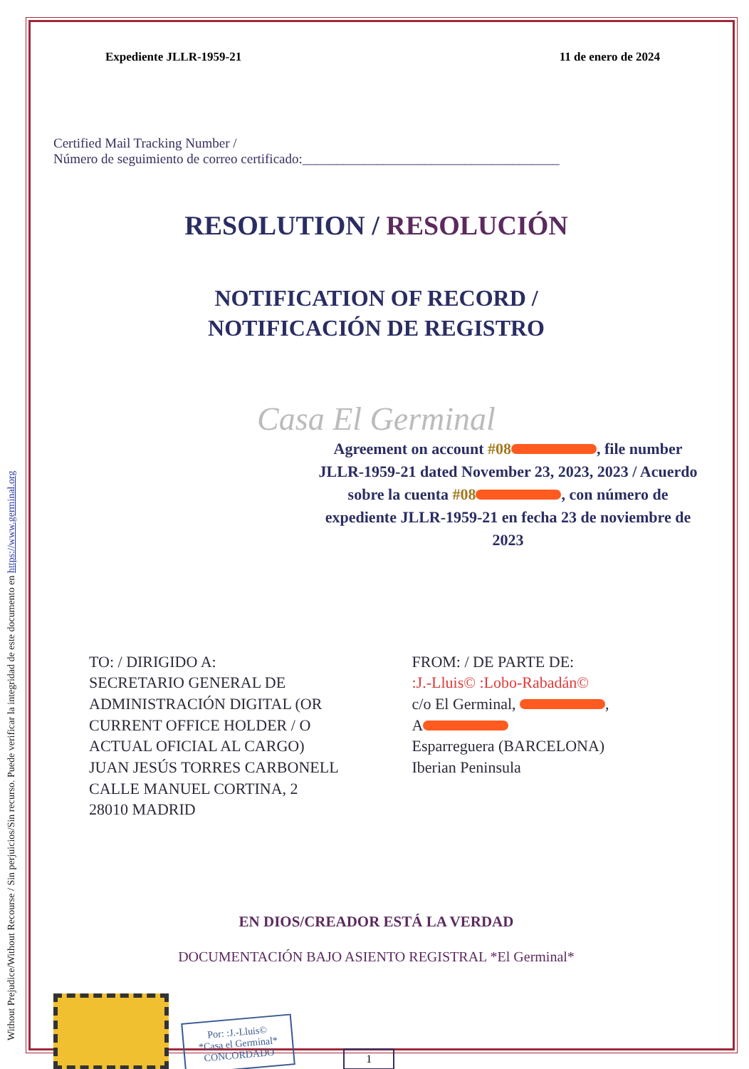Without Prejudice/Without Recourse / Sin perjuicios/Sin recurso. Puede verificar la integridad de este documento en https://www.germinal.org
Expediente JLLR-1959-21 11 de enero de 2024
Certified Mail Tracking Number /
Número de seguimiento de correo certificado:______________________________________
RESOLUTION / RESOLUCIÓN
NOTIFICATION OF RECORD /
NOTIFICACIÓN DE REGISTRO
Casa El Germinal
Agreement on account #08 , file number JLLR-1959-21 dated November 23, 2023, 2023 / Acuerdo sobre la cuenta #08 , con número de expediente JLLR-1959-21 en fecha 23 de noviembre de 2023
TO: / DIRIGIDO A:
SECRETARIO GENERAL DE ADMINISTRACIÓN DIGITAL (OR CURRENT OFFICE HOLDER / O ACTUAL OFICIAL AL CARGO)
JUAN JESÚS TORRES CARBONELL
CALLE MANUEL CORTINA, 2
28010 MADRID
FROM: / DE PARTE DE:
:J.-Lluis© :Lobo-Rabadán©
c/o El Germinal, ,
A
Esparreguera (BARCELONA)
Iberian Peninsula
EN DIOS/CREADOR ESTÁ LA VERDAD
DOCUMENTACIÓN BAJO ASIENTO REGISTRAL *El Germinal*
Por: :J.-Lluis©
*Casa el Germinal*
CONCORDADO
1